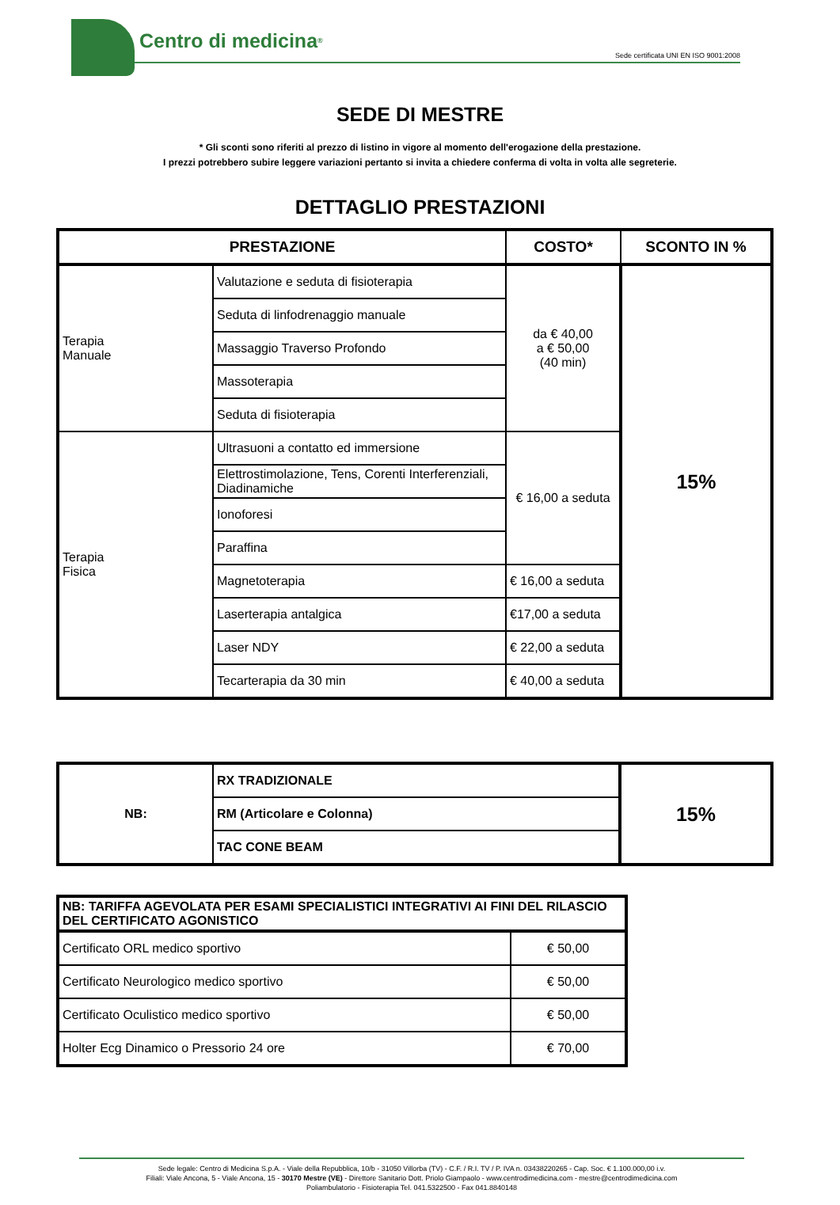Centro di medicina<sup>®</sup>
Sede certificata UNI EN ISO 9001:2008
SEDE DI MESTRE
* Gli sconti sono riferiti al prezzo di listino in vigore al momento dell'erogazione della prestazione.
I prezzi potrebbero subire leggere variazioni pertanto si invita a chiedere conferma di volta in volta alle segreterie.
DETTAGLIO PRESTAZIONI
| PRESTAZIONE | | COSTO* | SCONTO IN % |
| --- | --- | --- | --- |
| Terapia Manuale | Valutazione e seduta di fisioterapia | da € 40,00 a € 50,00 (40 min) | 15% |
| | Seduta di linfodrenaggio manuale | | |
| | Massaggio Traverso Profondo | | |
| | Massoterapia | | |
| | Seduta di fisioterapia | | |
| Terapia Fisica | Ultrasuoni a contatto ed immersione | € 16,00 a seduta | |
| | Elettrostimolazione, Tens, Corenti Interferenziali, Diadinamiche | | |
| | Ionoforesi | | |
| | Paraffina | | |
| | Magnetoterapia | € 16,00 a seduta | |
| | Laserterapia antalgica | €17,00 a seduta | |
| | Laser NDY | € 22,00 a seduta | |
| | Tecarterapia da 30 min | € 40,00 a seduta | |
| NB: | RX TRADIZIONALE | 15% |
| | RM (Articolare e Colonna) | |
| | TAC CONE BEAM | |
| NB: TARIFFA AGEVOLATA PER ESAMI SPECIALISTICI INTEGRATIVI AI FINI DEL RILASCIO DEL CERTIFICATO AGONISTICO | |
| Certificato ORL medico sportivo | € 50,00 |
| Certificato Neurologico medico sportivo | € 50,00 |
| Certificato Oculistico medico sportivo | € 50,00 |
| Holter Ecg Dinamico o Pressorio 24 ore | € 70,00 |
Sede legale: Centro di Medicina S.p.A. - Viale della Repubblica, 10/b - 31050 Villorba (TV) - C.F. / R.I. TV / P. IVA n. 03438220265 - Cap. Soc. € 1.100.000,00 i.v.
Filiali: Viale Ancona, 5 - Viale Ancona, 15 - 30170 Mestre (VE) - Direttore Sanitario Dott. Priolo Giampaolo - www.centrodimedicina.com - mestre@centrodimedicina.com
Poliambulatorio - Fisioterapia Tel. 041.5322500 - Fax 041.8840148